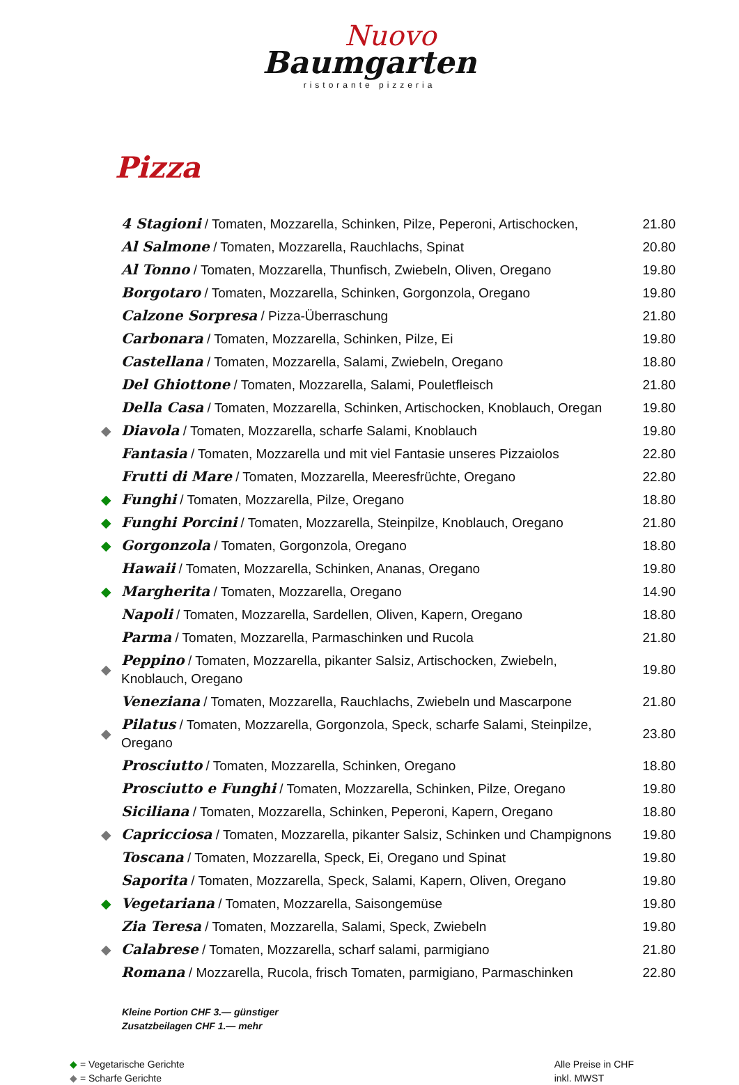Nuovo
Baumgarten
ristorante pizzeria
Pizza
| | 4 Stagioni / Tomaten, Mozzarella, Schinken, Pilze, Peperoni, Artischocken, | 21.80 |
| | Al Salmone / Tomaten, Mozzarella, Rauchlachs, Spinat | 20.80 |
| | Al Tonno / Tomaten, Mozzarella, Thunfisch, Zwiebeln, Oliven, Oregano | 19.80 |
| | Borgotaro / Tomaten, Mozzarella, Schinken, Gorgonzola, Oregano | 19.80 |
| | Calzone Sorpresa / Pizza-Überraschung | 21.80 |
| | Carbonara / Tomaten, Mozzarella, Schinken, Pilze, Ei | 19.80 |
| | Castellana / Tomaten, Mozzarella, Salami, Zwiebeln, Oregano | 18.80 |
| | Del Ghiottone / Tomaten, Mozzarella, Salami, Pouletfleisch | 21.80 |
| | Della Casa / Tomaten, Mozzarella, Schinken, Artischocken, Knoblauch, Oregan | 19.80 |
| ◆ | Diavola / Tomaten, Mozzarella, scharfe Salami, Knoblauch | 19.80 |
| | Fantasia / Tomaten, Mozzarella und mit viel Fantasie unseres Pizzaiolos | 22.80 |
| | Frutti di Mare / Tomaten, Mozzarella, Meeresfrüchte, Oregano | 22.80 |
| ◆ | Funghi / Tomaten, Mozzarella, Pilze, Oregano | 18.80 |
| ◆ | Funghi Porcini / Tomaten, Mozzarella, Steinpilze, Knoblauch, Oregano | 21.80 |
| ◆ | Gorgonzola / Tomaten, Gorgonzola, Oregano | 18.80 |
| | Hawaii / Tomaten, Mozzarella, Schinken, Ananas, Oregano | 19.80 |
| ◆ | Margherita / Tomaten, Mozzarella, Oregano | 14.90 |
| | Napoli / Tomaten, Mozzarella, Sardellen, Oliven, Kapern, Oregano | 18.80 |
| | Parma / Tomaten, Mozzarella, Parmaschinken und Rucola | 21.80 |
| ◆ | Peppino / Tomaten, Mozzarella, pikanter Salsiz, Artischocken, Zwiebeln, Knoblauch, Oregano | 19.80 |
| | Veneziana / Tomaten, Mozzarella, Rauchlachs, Zwiebeln und Mascarpone | 21.80 |
| ◆ | Pilatus / Tomaten, Mozzarella, Gorgonzola, Speck, scharfe Salami, Steinpilze, Oregano | 23.80 |
| | Prosciutto / Tomaten, Mozzarella, Schinken, Oregano | 18.80 |
| | Prosciutto e Funghi / Tomaten, Mozzarella, Schinken, Pilze, Oregano | 19.80 |
| | Siciliana / Tomaten, Mozzarella, Schinken, Peperoni, Kapern, Oregano | 18.80 |
| ◆ | Capricciosa / Tomaten, Mozzarella, pikanter Salsiz, Schinken und Champignons | 19.80 |
| | Toscana / Tomaten, Mozzarella, Speck, Ei, Oregano und Spinat | 19.80 |
| | Saporita / Tomaten, Mozzarella, Speck, Salami, Kapern, Oliven, Oregano | 19.80 |
| ◆ | Vegetariana / Tomaten, Mozzarella, Saisongemüse | 19.80 |
| | Zia Teresa / Tomaten, Mozzarella, Salami, Speck, Zwiebeln | 19.80 |
| ◆ | Calabrese / Tomaten, Mozzarella, scharf salami, parmigiano | 21.80 |
| | Romana / Mozzarella, Rucola, frisch Tomaten, parmigiano, Parmaschinken | 22.80 |
Kleine Portion CHF 3.— günstiger
Zusatzbeilagen CHF 1.— mehr
◆ = Vegetarische Gerichte
◆ = Scharfe Gerichte
Alle Preise in CHF
inkl. MWST